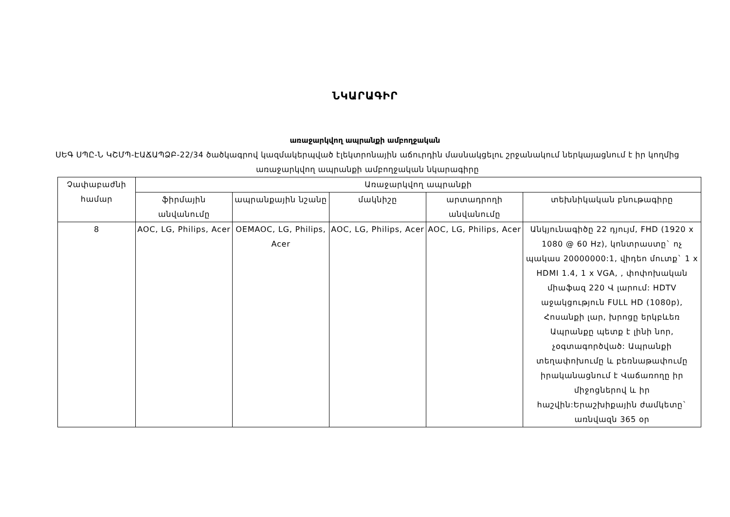ՆԿԱՐԱԳԻՐ
առաջարկվող ապրանքի ամբողջական
ՍԵԳ ՍՊԸ-Ն ԿՇՄՊ-ԷԱՃԱՊՁԲ-22/34 ծածկագրով կազմակերպված էլեկտրոնային աճուրդին մասնակցելու շրջանակում ներկայացնում է իր կողմից առաջարկվող ապրանքի ամբողջական նկարագիրը
| Չափաբաժնի համար | Առաջարկվող ապրանքի | | | | |
| --- | --- | --- | --- | --- | --- |
| | ֆիրմային անվանումը | ապրանքային նշանը | մակնիշը | արտադրողի անվանումը | տեխնիկական բնութագիրը |
| 8 | AOC, LG, Philips, Acer | OEMAOC, LG, Philips, Acer | AOC, LG, Philips, Acer | AOC, LG, Philips, Acer | Անկյունագիծը 22 դյույմ, FHD (1920 x 1080 @ 60 Hz), կոնտրաստը` ոչ պակաս 20000000:1, վիդեո մուտք` 1 x HDMI 1.4, 1 x VGA, , փոփոխական միաֆազ 220 Վ լարում: HDTV աջակցություն FULL HD (1080p), Հոսանքի լար, խրոցը երկբևեռ Ապրանքը պետք է լինի նոր, չօգտագործված: Ապրանքի տեղափոխումը և բեռնաթափումը իրականացնում է Վաճառողը իր միջոցներով և իր հաշվին:Երաշխիքային ժամկետը` առնվազն 365 օր |